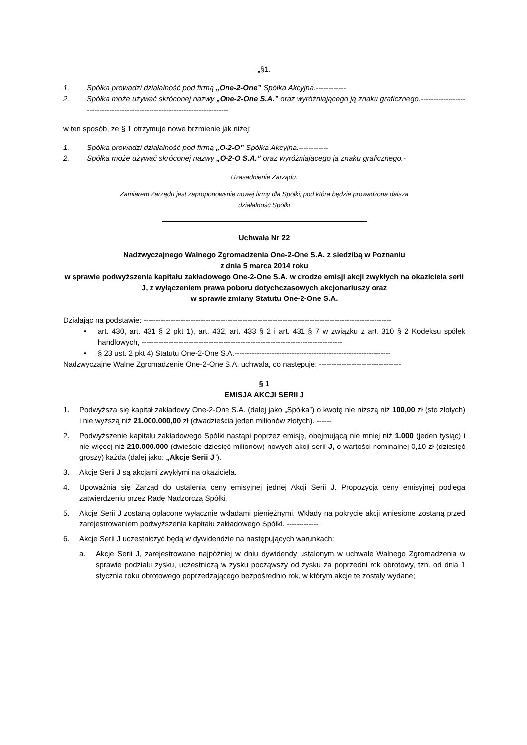„§1.
1. Spółka prowadzi działalność pod firmą „One-2-One” Spółka Akcyjna.------------
2. Spółka może używać skróconej nazwy „One-2-One S.A.” oraz wyróżniającego ją znaku graficznego.---------------------------------------------------------------------------
w ten sposób, że § 1 otrzymuje nowe brzmienie jak niżej:
1. Spółka prowadzi działalność pod firmą „O-2-O” Spółka Akcyjna.------------
2. Spółka może używać skróconej nazwy „O-2-O S.A.” oraz wyróżniającego ją znaku graficznego.-
Uzasadnienie Zarządu:
Zamiarem Zarządu jest zaproponowanie nowej firmy dla Spółki, pod która będzie prowadzona dalsza
działalność Spółki
Uchwała Nr 22
Nadzwyczajnego Walnego Zgromadzenia One-2-One S.A. z siedzibą w Poznaniu
z dnia 5 marca 2014 roku
w sprawie podwyższenia kapitału zakładowego One-2-One S.A. w drodze emisji akcji zwykłych na okaziciela serii J, z wyłączeniem prawa poboru dotychczasowych akcjonariuszy oraz
w sprawie zmiany Statutu One-2-One S.A.
Działając na podstawie: ----------------------------------------------------------------------------------------------------
• art. 430, art. 431 § 2 pkt 1), art. 432, art. 433 § 2 i art. 431 § 7 w związku z art. 310 § 2 Kodeksu spółek handlowych, ---------------------------------------------------------------------------------
• § 23 ust. 2 pkt 4) Statutu One-2-One S.A.---------------------------------------------------------------
Nadzwyczajne Walne Zgromadzenie One-2-One S.A. uchwala, co następuje: ---------------------------------
§ 1
EMISJA AKCJI SERII J
1. Podwyższa się kapitał zakładowy One-2-One S.A. (dalej jako „Spółka”) o kwotę nie niższą niż 100,00 zł (sto złotych) i nie wyższą niż 21.000.000,00 zł (dwadzieścia jeden milionów złotych). ------
2. Podwyższenie kapitału zakładowego Spółki nastąpi poprzez emisję, obejmującą nie mniej niż 1.000 (jeden tysiąc) i nie więcej niż 210.000.000 (dwieście dziesięć milionów) nowych akcji serii J, o wartości nominalnej 0,10 zł (dziesięć groszy) każda (dalej jako: „Akcje Serii J”).
3. Akcje Serii J są akcjami zwykłymi na okaziciela.
4. Upoważnia się Zarząd do ustalenia ceny emisyjnej jednej Akcji Serii J. Propozycja ceny emisyjnej podlega zatwierdzeniu przez Radę Nadzorczą Spółki.
5. Akcje Serii J zostaną opłacone wyłącznie wkładami pieniężnymi. Wkłady na pokrycie akcji wniesione zostaną przed zarejestrowaniem podwyższenia kapitału zakładowego Spółki. -------------
6. Akcje Serii J uczestniczyć będą w dywidendzie na następujących warunkach:
a. Akcje Serii J, zarejestrowane najpóźniej w dniu dywidendy ustalonym w uchwale Walnego Zgromadzenia w sprawie podziału zysku, uczestniczą w zysku począwszy od zysku za poprzedni rok obrotowy, tzn. od dnia 1 stycznia roku obrotowego poprzedzającego bezpośrednio rok, w którym akcje te zostały wydane;